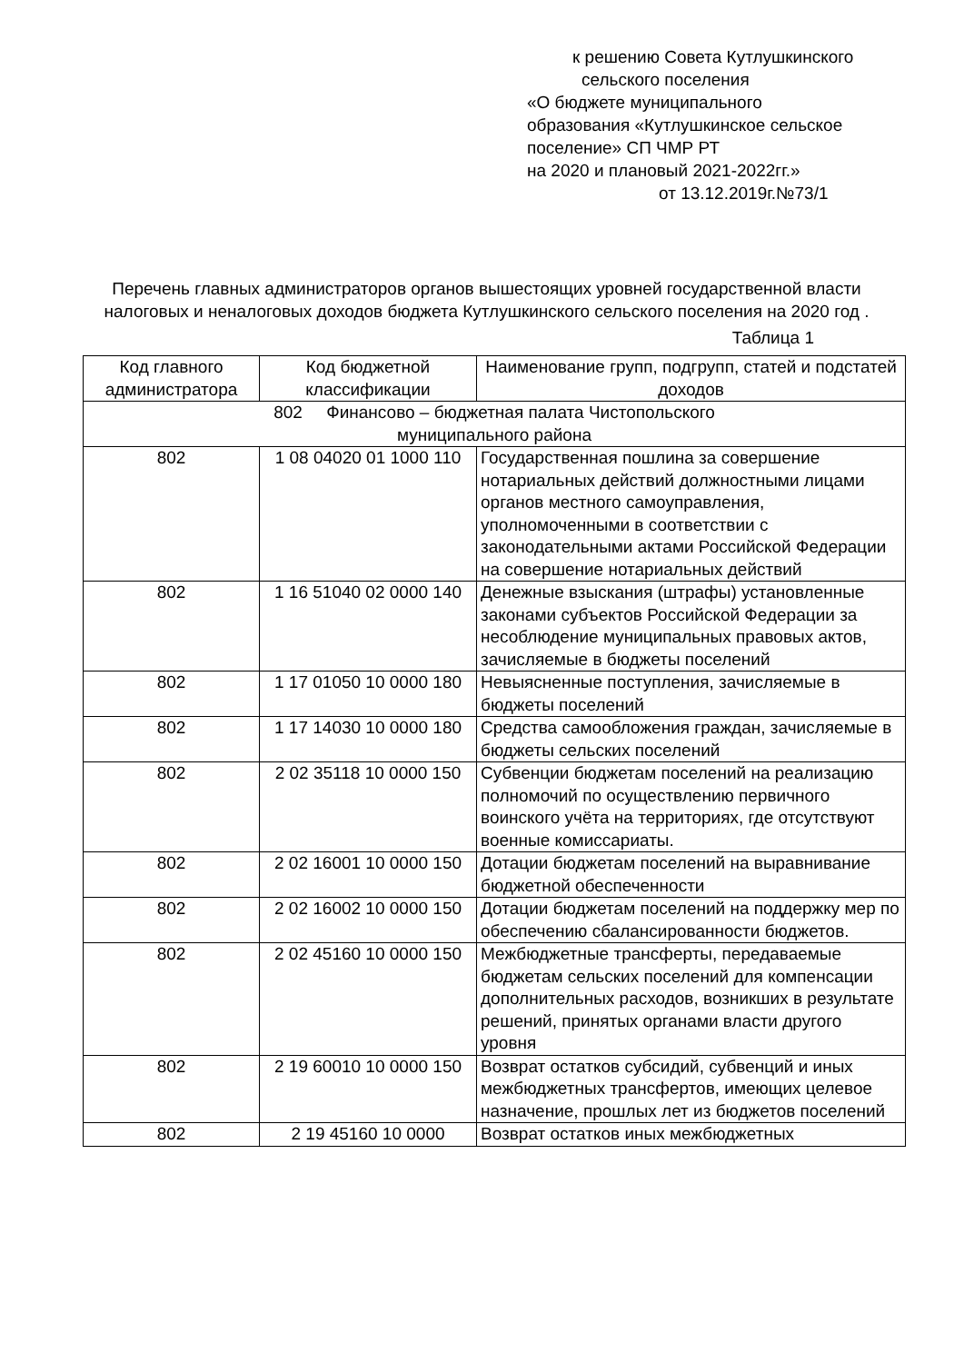к решению Совета Кутлушкинского
сельского поселения
«О бюджете муниципального
образования «Кутлушкинское сельское
поселение» СП ЧМР РТ
на 2020 и плановый 2021-2022гг.»
от 13.12.2019г.№73/1
Перечень главных администраторов органов вышестоящих уровней государственной власти налоговых и неналоговых доходов бюджета Кутлушкинского сельского поселения на 2020 год .
Таблица 1
| Код главного администратора | Код бюджетной классификации | Наименование групп, подгрупп, статей и подстатей доходов |
| --- | --- | --- |
| 802 Финансово – бюджетная палата Чистопольского муниципального района | | |
| 802 | 1 08 04020 01 1000 110 | Государственная пошлина за совершение нотариальных действий должностными лицами органов местного самоуправления, уполномоченными в соответствии с законодательными актами Российской Федерации на совершение нотариальных действий |
| 802 | 1 16 51040 02 0000 140 | Денежные взыскания (штрафы) установленные законами субъектов Российской Федерации за несоблюдение муниципальных правовых актов, зачисляемые в бюджеты поселений |
| 802 | 1 17 01050 10 0000 180 | Невыясненные поступления, зачисляемые в бюджеты поселений |
| 802 | 1 17 14030 10 0000 180 | Средства самообложения граждан, зачисляемые в бюджеты сельских поселений |
| 802 | 2 02 35118 10 0000 150 | Субвенции бюджетам поселений на реализацию полномочий по осуществлению первичного воинского учёта на территориях, где отсутствуют военные комиссариаты. |
| 802 | 2 02 16001 10 0000 150 | Дотации бюджетам поселений на выравнивание бюджетной обеспеченности |
| 802 | 2 02 16002 10 0000 150 | Дотации бюджетам поселений на поддержку мер по обеспечению сбалансированности бюджетов. |
| 802 | 2 02 45160 10 0000 150 | Межбюджетные трансферты, передаваемые бюджетам сельских поселений для компенсации дополнительных расходов, возникших в результате решений, принятых органами власти другого уровня |
| 802 | 2 19 60010 10 0000 150 | Возврат остатков субсидий, субвенций и иных межбюджетных трансфертов, имеющих целевое назначение, прошлых лет из бюджетов поселений |
| 802 | 2 19 45160 10 0000 | Возврат остатков иных межбюджетных |